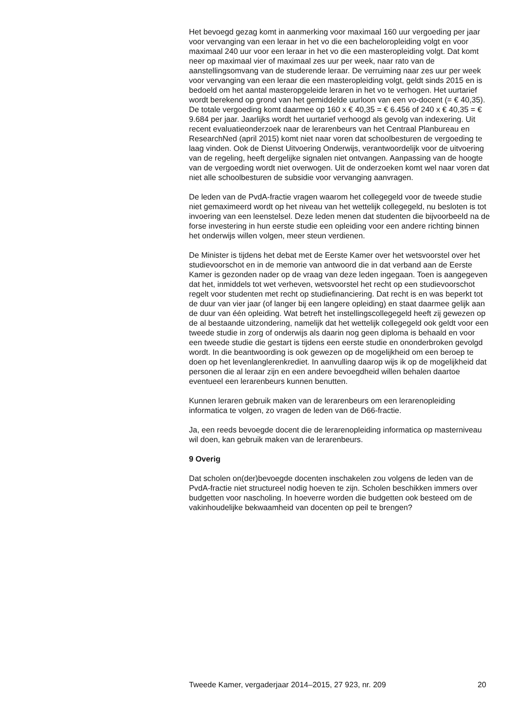Het bevoegd gezag komt in aanmerking voor maximaal 160 uur vergoeding per jaar voor vervanging van een leraar in het vo die een bacheloropleiding volgt en voor maximaal 240 uur voor een leraar in het vo die een masteropleiding volgt. Dat komt neer op maximaal vier of maximaal zes uur per week, naar rato van de aanstellingsomvang van de studerende leraar. De verruiming naar zes uur per week voor vervanging van een leraar die een masteropleiding volgt, geldt sinds 2015 en is bedoeld om het aantal masteropgeleide leraren in het vo te verhogen. Het uurtarief wordt berekend op grond van het gemiddelde uurloon van een vo-docent (= € 40,35). De totale vergoeding komt daarmee op 160 x € 40,35 = € 6.456 of 240 x € 40,35 = € 9.684 per jaar. Jaarlijks wordt het uurtarief verhoogd als gevolg van indexering. Uit recent evaluatieonderzoek naar de lerarenbeurs van het Centraal Planbureau en ResearchNed (april 2015) komt niet naar voren dat schoolbesturen de vergoeding te laag vinden. Ook de Dienst Uitvoering Onderwijs, verantwoordelijk voor de uitvoering van de regeling, heeft dergelijke signalen niet ontvangen. Aanpassing van de hoogte van de vergoeding wordt niet overwogen. Uit de onderzoeken komt wel naar voren dat niet alle schoolbesturen de subsidie voor vervanging aanvragen.
De leden van de PvdA-fractie vragen waarom het collegegeld voor de tweede studie niet gemaximeerd wordt op het niveau van het wettelijk collegegeld, nu besloten is tot invoering van een leenstelsel. Deze leden menen dat studenten die bijvoorbeeld na de forse investering in hun eerste studie een opleiding voor een andere richting binnen het onderwijs willen volgen, meer steun verdienen.
De Minister is tijdens het debat met de Eerste Kamer over het wetsvoorstel over het studievoorschot en in de memorie van antwoord die in dat verband aan de Eerste Kamer is gezonden nader op de vraag van deze leden ingegaan. Toen is aangegeven dat het, inmiddels tot wet verheven, wetsvoorstel het recht op een studievoorschot regelt voor studenten met recht op studiefinanciering. Dat recht is en was beperkt tot de duur van vier jaar (of langer bij een langere opleiding) en staat daarmee gelijk aan de duur van één opleiding. Wat betreft het instellingscollegegeld heeft zij gewezen op de al bestaande uitzondering, namelijk dat het wettelijk collegegeld ook geldt voor een tweede studie in zorg of onderwijs als daarin nog geen diploma is behaald en voor een tweede studie die gestart is tijdens een eerste studie en ononderbroken gevolgd wordt. In die beantwoording is ook gewezen op de mogelijkheid om een beroep te doen op het levenlanglerenkrediet. In aanvulling daarop wijs ik op de mogelijkheid dat personen die al leraar zijn en een andere bevoegdheid willen behalen daartoe eventueel een lerarenbeurs kunnen benutten.
Kunnen leraren gebruik maken van de lerarenbeurs om een lerarenopleiding informatica te volgen, zo vragen de leden van de D66-fractie.
Ja, een reeds bevoegde docent die de lerarenopleiding informatica op masterniveau wil doen, kan gebruik maken van de lerarenbeurs.
9 Overig
Dat scholen on(der)bevoegde docenten inschakelen zou volgens de leden van de PvdA-fractie niet structureel nodig hoeven te zijn. Scholen beschikken immers over budgetten voor nascholing. In hoeverre worden die budgetten ook besteed om de vakinhoudelijke bekwaamheid van docenten op peil te brengen?
Tweede Kamer, vergaderjaar 2014–2015, 27 923, nr. 209 20